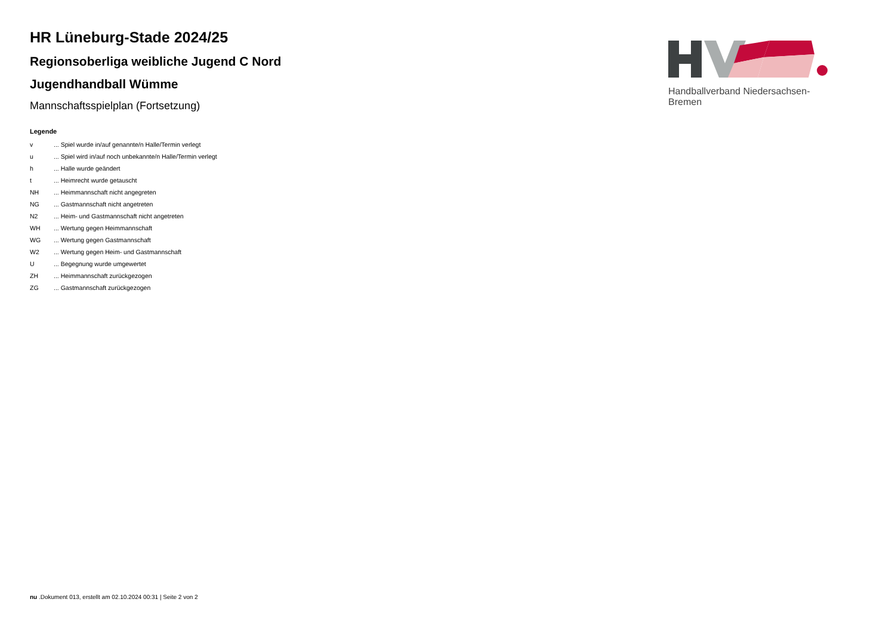HR Lüneburg-Stade 2024/25
Regionsoberliga weibliche Jugend C Nord
Jugendhandball Wümme
Mannschaftsspielplan (Fortsetzung)
Legende
| v | ... Spiel wurde in/auf genannte/n Halle/Termin verlegt |
| u | ... Spiel wird in/auf noch unbekannte/n Halle/Termin verlegt |
| h | ... Halle wurde geändert |
| t | ... Heimrecht wurde getauscht |
| NH | ... Heimmannschaft nicht angegreten |
| NG | ... Gastmannschaft nicht angetreten |
| N2 | ... Heim- und Gastmannschaft nicht angetreten |
| WH | ... Wertung gegen Heimmannschaft |
| WG | ... Wertung gegen Gastmannschaft |
| W2 | ... Wertung gegen Heim- und Gastmannschaft |
| U | ... Begegnung wurde umgewertet |
| ZH | ... Heimmannschaft zurückgezogen |
| ZG | ... Gastmannschaft zurückgezogen |
Handballverband Niedersachsen-Bremen
nu .Dokument 013, erstellt am 02.10.2024 00:31 | Seite 2 von 2